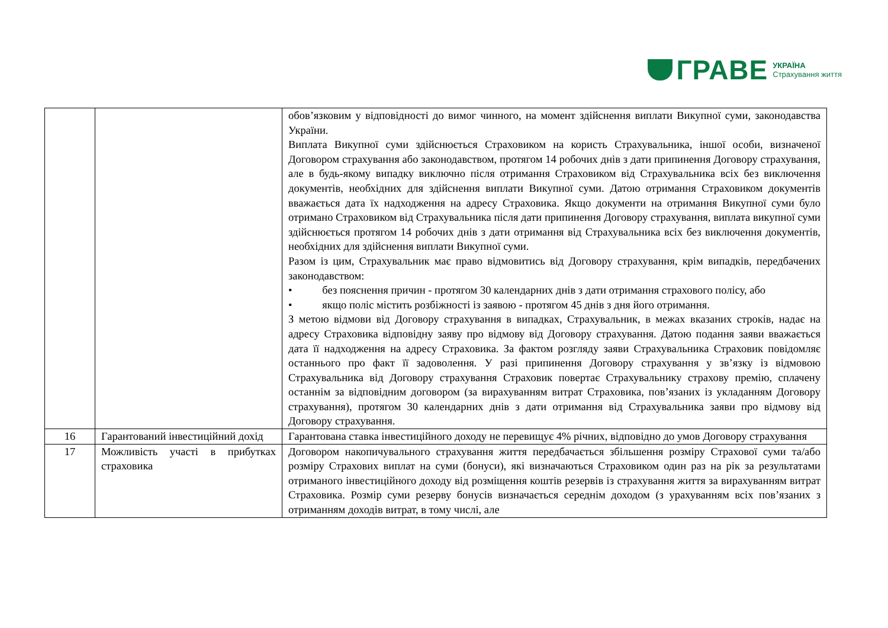ГРАВЕ УКРАЇНА
Страхування життя
| | | обов’язковим у відповідності до вимог чинного, на момент здійснення виплати Викупної суми, законодавства України. Виплата Викупної суми здійснюється Страховиком на користь Страхувальника, іншої особи, визначеної Договором страхування або законодавством, протягом 14 робочих днів з дати припинення Договору страхування, але в будь-якому випадку виключно після отримання Страховиком від Страхувальника всіх без виключення документів, необхідних для здійснення виплати Викупної суми. Датою отримання Страховиком документів вважається дата їх надходження на адресу Страховика. Якщо документи на отримання Викупної суми було отримано Страховиком від Страхувальника після дати припинення Договору страхування, виплата викупної суми здійснюється протягом 14 робочих днів з дати отримання від Страхувальника всіх без виключення документів, необхідних для здійснення виплати Викупної суми. Разом із цим, Страхувальник має право відмовитись від Договору страхування, крім випадків, передбачених законодавством: • без пояснення причин - протягом 30 календарних днів з дати отримання страхового полісу, або • якщо поліс містить розбіжності із заявою - протягом 45 днів з дня його отримання. З метою відмови від Договору страхування в випадках, Страхувальник, в межах вказаних строків, надає на адресу Страховика відповідну заяву про відмову від Договору страхування. Датою подання заяви вважається дата її надходження на адресу Страховика. За фактом розгляду заяви Страхувальника Страховик повідомляє останнього про факт її задоволення. У разі припинення Договору страхування у зв’язку із відмовою Страхувальника від Договору страхування Страховик повертає Страхувальнику страхову премію, сплачену останнім за відповідним договором (за вирахуванням витрат Страховика, пов’язаних із укладанням Договору страхування), протягом 30 календарних днів з дати отримання від Страхувальника заяви про відмову від Договору страхування. |
| 16 | Гарантований інвестиційний дохід | Гарантована ставка інвестиційного доходу не перевищує 4% річних, відповідно до умов Договору страхування |
| 17 | Можливість участі в прибутках страховика | Договором накопичувального страхування життя передбачається збільшення розміру Страхової суми та/або розміру Страхових виплат на суми (бонуси), які визначаються Страховиком один раз на рік за результатами отриманого інвестиційного доходу від розміщення коштів резервів із страхування життя за вирахуванням витрат Страховика. Розмір суми резерву бонусів визначається середнім доходом (з урахуванням всіх пов’язаних з отриманням доходів витрат, в тому числі, але |